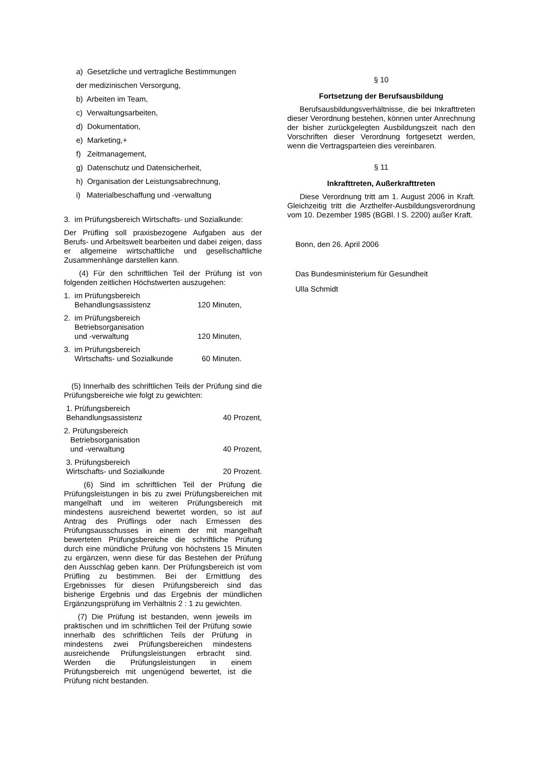a) Gesetzliche und vertragliche Bestimmungen
der medizinischen Versorgung,
b) Arbeiten im Team,
c) Verwaltungsarbeiten,
d) Dokumentation,
e) Marketing,+
f) Zeitmanagement,
g) Datenschutz und Datensicherheit,
h) Organisation der Leistungsabrechnung,
i) Materialbeschaffung und -verwaltung
3. im Prüfungsbereich Wirtschafts- und Sozialkunde:
Der Prüfling soll praxisbezogene Aufgaben aus der Berufs- und Arbeitswelt bearbeiten und dabei zeigen, dass er allgemeine wirtschaftliche und gesellschaftliche Zusammenhänge darstellen kann.
(4) Für den schriftlichen Teil der Prüfung ist von folgenden zeitlichen Höchstwerten auszugehen:
1. im Prüfungsbereich
Behandlungsassistenz 120 Minuten,
2. im Prüfungsbereich
Betriebsorganisation
und -verwaltung 120 Minuten,
3. im Prüfungsbereich
Wirtschafts- und Sozialkunde 60 Minuten.
(5) Innerhalb des schriftlichen Teils der Prüfung sind die Prüfungsbereiche wie folgt zu gewichten:
1. Prüfungsbereich
Behandlungsassistenz 40 Prozent,
2. Prüfungsbereich
Betriebsorganisation
und -verwaltung 40 Prozent,
3. Prüfungsbereich
Wirtschafts- und Sozialkunde 20 Prozent.
(6) Sind im schriftlichen Teil der Prüfung die Prüfungsleistungen in bis zu zwei Prüfungsbereichen mit mangelhaft und im weiteren Prüfungsbereich mit mindestens ausreichend bewertet worden, so ist auf Antrag des Prüflings oder nach Ermessen des Prüfungsausschusses in einem der mit mangelhaft bewerteten Prüfungsbereiche die schriftliche Prüfung durch eine mündliche Prüfung von höchstens 15 Minuten zu ergänzen, wenn diese für das Bestehen der Prüfung den Ausschlag geben kann. Der Prüfungsbereich ist vom Prüfling zu bestimmen. Bei der Ermittlung des Ergebnisses für diesen Prüfungsbereich sind das bisherige Ergebnis und das Ergebnis der mündlichen Ergänzungsprüfung im Verhältnis 2 : 1 zu gewichten.
(7) Die Prüfung ist bestanden, wenn jeweils im praktischen und im schriftlichen Teil der Prüfung sowie innerhalb des schriftlichen Teils der Prüfung in mindestens zwei Prüfungsbereichen mindestens ausreichende Prüfungsleistungen erbracht sind. Werden die Prüfungsleistungen in einem Prüfungsbereich mit ungenügend bewertet, ist die Prüfung nicht bestanden.
§ 10
Fortsetzung der Berufsausbildung
Berufsausbildungsverhältnisse, die bei Inkrafttreten dieser Verordnung bestehen, können unter Anrechnung der bisher zurückgelegten Ausbildungszeit nach den Vorschriften dieser Verordnung fortgesetzt werden, wenn die Vertragsparteien dies vereinbaren.
§ 11
Inkrafttreten, Außerkrafttreten
Diese Verordnung tritt am 1. August 2006 in Kraft. Gleichzeitig tritt die Arzthelfer-Ausbildungsverordnung vom 10. Dezember 1985 (BGBl. I S. 2200) außer Kraft.
Bonn, den 26. April 2006
Das Bundesministerium für Gesundheit
Ulla Schmidt